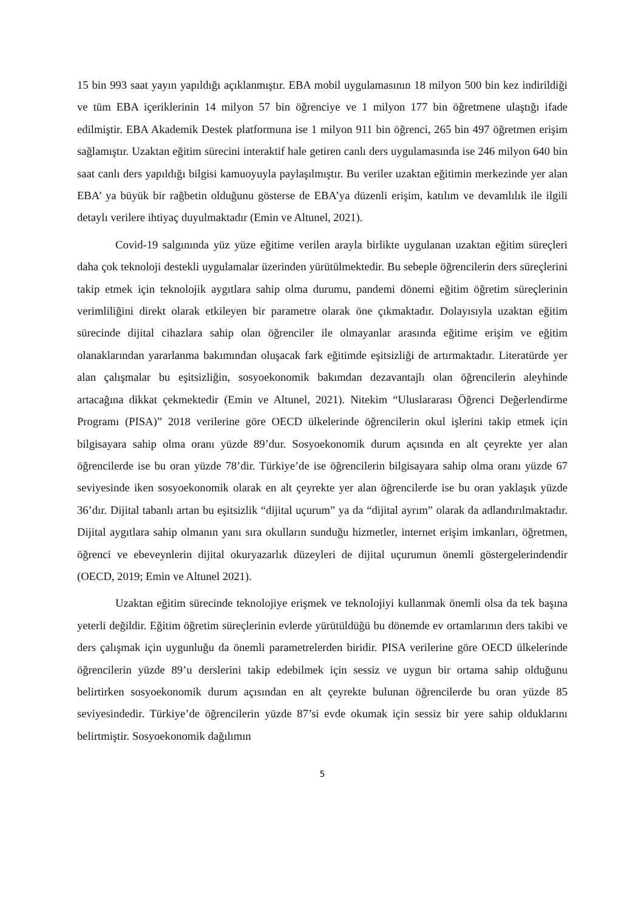15 bin 993 saat yayın yapıldığı açıklanmıştır. EBA mobil uygulamasının 18 milyon 500 bin kez indirildiği ve tüm EBA içeriklerinin 14 milyon 57 bin öğrenciye ve 1 milyon 177 bin öğretmene ulaştığı ifade edilmiştir. EBA Akademik Destek platformuna ise 1 milyon 911 bin öğrenci, 265 bin 497 öğretmen erişim sağlamıştır. Uzaktan eğitim sürecini interaktif hale getiren canlı ders uygulamasında ise 246 milyon 640 bin saat canlı ders yapıldığı bilgisi kamuoyuyla paylaşılmıştır. Bu veriler uzaktan eğitimin merkezinde yer alan EBA’ ya büyük bir rağbetin olduğunu gösterse de EBA’ya düzenli erişim, katılım ve devamlılık ile ilgili detaylı verilere ihtiyaç duyulmaktadır (Emin ve Altunel, 2021).
Covid-19 salgınında yüz yüze eğitime verilen arayla birlikte uygulanan uzaktan eğitim süreçleri daha çok teknoloji destekli uygulamalar üzerinden yürütülmektedir. Bu sebeple öğrencilerin ders süreçlerini takip etmek için teknolojik aygıtlara sahip olma durumu, pandemi dönemi eğitim öğretim süreçlerinin verimliliğini direkt olarak etkileyen bir parametre olarak öne çıkmaktadır. Dolayısıyla uzaktan eğitim sürecinde dijital cihazlara sahip olan öğrenciler ile olmayanlar arasında eğitime erişim ve eğitim olanaklarından yararlanma bakımından oluşacak fark eğitimde eşitsizliği de artırmaktadır. Literatürde yer alan çalışmalar bu eşitsizliğin, sosyoekonomik bakımdan dezavantajlı olan öğrencilerin aleyhinde artacağına dikkat çekmektedir (Emin ve Altunel, 2021). Nitekim “Uluslararası Öğrenci Değerlendirme Programı (PISA)” 2018 verilerine göre OECD ülkelerinde öğrencilerin okul işlerini takip etmek için bilgisayara sahip olma oranı yüzde 89’dur. Sosyoekonomik durum açısında en alt çeyrekte yer alan öğrencilerde ise bu oran yüzde 78’dir. Türkiye’de ise öğrencilerin bilgisayara sahip olma oranı yüzde 67 seviyesinde iken sosyoekonomik olarak en alt çeyrekte yer alan öğrencilerde ise bu oran yaklaşık yüzde 36’dır. Dijital tabanlı artan bu eşitsizlik “dijital uçurum” ya da “dijital ayrım” olarak da adlandırılmaktadır. Dijital aygıtlara sahip olmanın yanı sıra okulların sunduğu hizmetler, internet erişim imkanları, öğretmen, öğrenci ve ebeveynlerin dijital okuryazarlık düzeyleri de dijital uçurumun önemli göstergelerindendir (OECD, 2019; Emin ve Altunel 2021).
Uzaktan eğitim sürecinde teknolojiye erişmek ve teknolojiyi kullanmak önemli olsa da tek başına yeterli değildir. Eğitim öğretim süreçlerinin evlerde yürütüldüğü bu dönemde ev ortamlarının ders takibi ve ders çalışmak için uygunluğu da önemli parametrelerden biridir. PISA verilerine göre OECD ülkelerinde öğrencilerin yüzde 89’u derslerini takip edebilmek için sessiz ve uygun bir ortama sahip olduğunu belirtirken sosyoekonomik durum açısından en alt çeyrekte bulunan öğrencilerde bu oran yüzde 85 seviyesindedir. Türkiye’de öğrencilerin yüzde 87’si evde okumak için sessiz bir yere sahip olduklarını belirtmiştir. Sosyoekonomik dağılımın
5